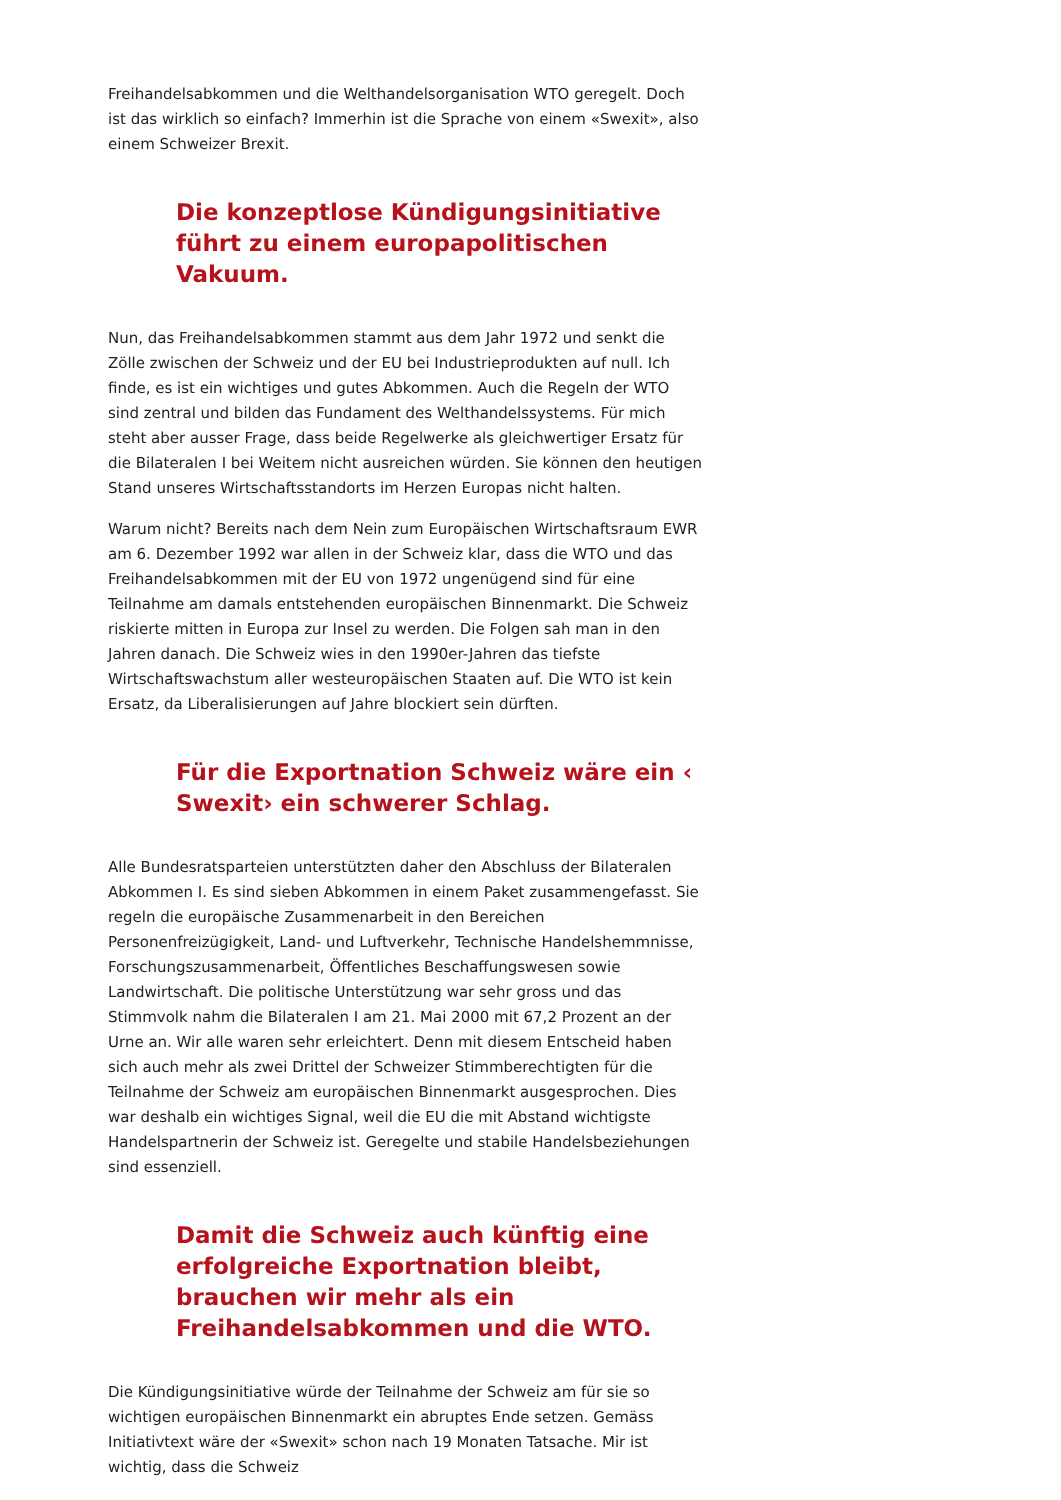Freihandelsabkommen und die Welthandelsorganisation WTO geregelt. Doch ist das wirklich so einfach? Immerhin ist die Sprache von einem «Swexit», also einem Schweizer Brexit.
Die konzeptlose Kündigungsinitiative führt zu einem europapolitischen Vakuum.
Nun, das Freihandelsabkommen stammt aus dem Jahr 1972 und senkt die Zölle zwischen der Schweiz und der EU bei Industrieprodukten auf null. Ich finde, es ist ein wichtiges und gutes Abkommen. Auch die Regeln der WTO sind zentral und bilden das Fundament des Welthandelssystems. Für mich steht aber ausser Frage, dass beide Regelwerke als gleichwertiger Ersatz für die Bilateralen I bei Weitem nicht ausreichen würden. Sie können den heutigen Stand unseres Wirtschaftsstandorts im Herzen Europas nicht halten.
Warum nicht? Bereits nach dem Nein zum Europäischen Wirtschaftsraum EWR am 6. Dezember 1992 war allen in der Schweiz klar, dass die WTO und das Freihandelsabkommen mit der EU von 1972 ungenügend sind für eine Teilnahme am damals entstehenden europäischen Binnenmarkt. Die Schweiz riskierte mitten in Europa zur Insel zu werden. Die Folgen sah man in den Jahren danach. Die Schweiz wies in den 1990er-Jahren das tiefste Wirtschaftswachstum aller westeuropäischen Staaten auf. Die WTO ist kein Ersatz, da Liberalisierungen auf Jahre blockiert sein dürften.
Für die Exportnation Schweiz wäre ein ‹ Swexit› ein schwerer Schlag.
Alle Bundesratsparteien unterstützten daher den Abschluss der Bilateralen Abkommen I. Es sind sieben Abkommen in einem Paket zusammengefasst. Sie regeln die europäische Zusammenarbeit in den Bereichen Personenfreizügigkeit, Land- und Luftverkehr, Technische Handelshemmnisse, Forschungszusammenarbeit, Öffentliches Beschaffungswesen sowie Landwirtschaft. Die politische Unterstützung war sehr gross und das Stimmvolk nahm die Bilateralen I am 21. Mai 2000 mit 67,2 Prozent an der Urne an. Wir alle waren sehr erleichtert. Denn mit diesem Entscheid haben sich auch mehr als zwei Drittel der Schweizer Stimmberechtigten für die Teilnahme der Schweiz am europäischen Binnenmarkt ausgesprochen. Dies war deshalb ein wichtiges Signal, weil die EU die mit Abstand wichtigste Handelspartnerin der Schweiz ist. Geregelte und stabile Handelsbeziehungen sind essenziell.
Damit die Schweiz auch künftig eine erfolgreiche Exportnation bleibt, brauchen wir mehr als ein Freihandelsabkommen und die WTO.
Die Kündigungsinitiative würde der Teilnahme der Schweiz am für sie so wichtigen europäischen Binnenmarkt ein abruptes Ende setzen. Gemäss Initiativtext wäre der «Swexit» schon nach 19 Monaten Tatsache. Mir ist wichtig, dass die Schweiz